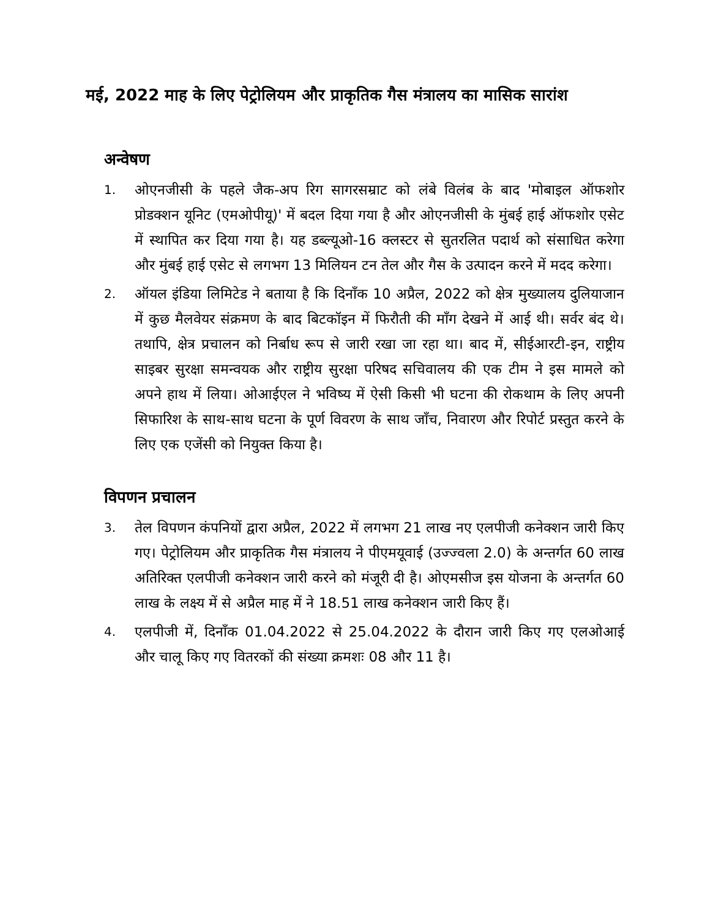मई, 2022 माह के लिए पेट्रोलियम और प्राकृतिक गैस मंत्रालय का मासिक सारांश
अन्वेषण
1. ओएनजीसी के पहले जैक-अप रिग सागरसम्राट को लंबे विलंब के बाद 'मोबाइल ऑफशोर प्रोडक्शन यूनिट (एमओपीयू)' में बदल दिया गया है और ओएनजीसी के मुंबई हाई ऑफशोर एसेट में स्थापित कर दिया गया है। यह डब्ल्यूओ-16 क्लस्टर से सुतरलित पदार्थ को संसाधित करेगा और मुंबई हाई एसेट से लगभग 13 मिलियन टन तेल और गैस के उत्पादन करने में मदद करेगा।
2. ऑयल इंडिया लिमिटेड ने बताया है कि दिनाँक 10 अप्रैल, 2022 को क्षेत्र मुख्यालय दुलियाजान में कुछ मैलवेयर संक्रमण के बाद बिटकॉइन में फिरौती की माँग देखने में आई थी। सर्वर बंद थे। तथापि, क्षेत्र प्रचालन को निर्बाध रूप से जारी रखा जा रहा था। बाद में, सीईआरटी-इन, राष्ट्रीय साइबर सुरक्षा समन्वयक और राष्ट्रीय सुरक्षा परिषद सचिवालय की एक टीम ने इस मामले को अपने हाथ में लिया। ओआईएल ने भविष्य में ऐसी किसी भी घटना की रोकथाम के लिए अपनी सिफारिश के साथ-साथ घटना के पूर्ण विवरण के साथ जाँच, निवारण और रिपोर्ट प्रस्तुत करने के लिए एक एजेंसी को नियुक्त किया है।
विपणन प्रचालन
3. तेल विपणन कंपनियों द्वारा अप्रैल, 2022 में लगभग 21 लाख नए एलपीजी कनेक्शन जारी किए गए। पेट्रोलियम और प्राकृतिक गैस मंत्रालय ने पीएमयूवाई (उज्ज्वला 2.0) के अन्तर्गत 60 लाख अतिरिक्त एलपीजी कनेक्शन जारी करने को मंजूरी दी है। ओएमसीज इस योजना के अन्तर्गत 60 लाख के लक्ष्य में से अप्रैल माह में ने 18.51 लाख कनेक्शन जारी किए हैं।
4. एलपीजी में, दिनाँक 01.04.2022 से 25.04.2022 के दौरान जारी किए गए एलओआई और चालू किए गए वितरकों की संख्या क्रमशः 08 और 11 है।